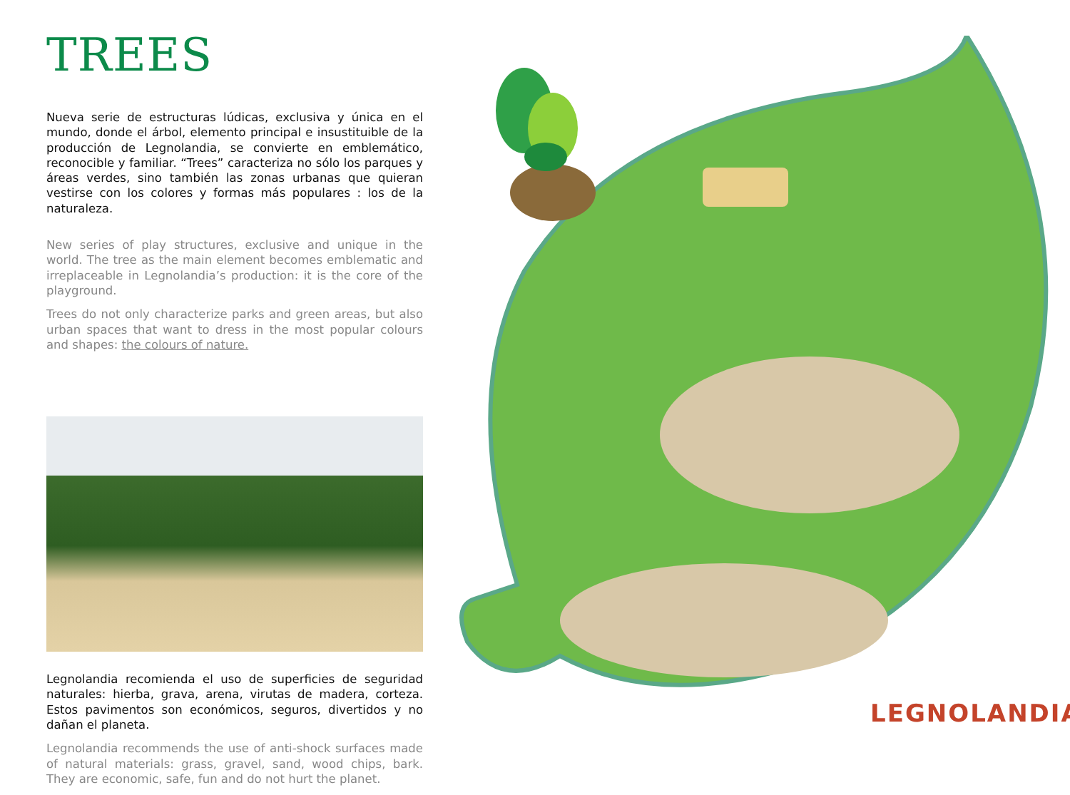TREES
Nueva serie de estructuras lúdicas, exclusiva y única en el mundo, donde el árbol, elemento principal e insustituible de la producción de Legnolandia, se convierte en emblemático, reconocible y familiar. “Trees” caracteriza no sólo los parques y áreas verdes, sino también las zonas urbanas que quieran vestirse con los colores y formas más populares : los de la naturaleza.
New series of play structures, exclusive and unique in the world. The tree as the main element becomes emblematic and irreplaceable in Legnolandia’s production: it is the core of the playground.
Trees do not only characterize parks and green areas, but also urban spaces that want to dress in the most popular colours and shapes: the colours of nature.
Legnolandia recomienda el uso de superficies de seguridad naturales: hierba, grava, arena, virutas de madera, corteza. Estos pavimentos son económicos, seguros, divertidos y no dañan el planeta.
Legnolandia recommends the use of anti-shock surfaces made of natural materials: grass, gravel, sand, wood chips, bark. They are economic, safe, fun and do not hurt the planet.
LEGNOLANDIA